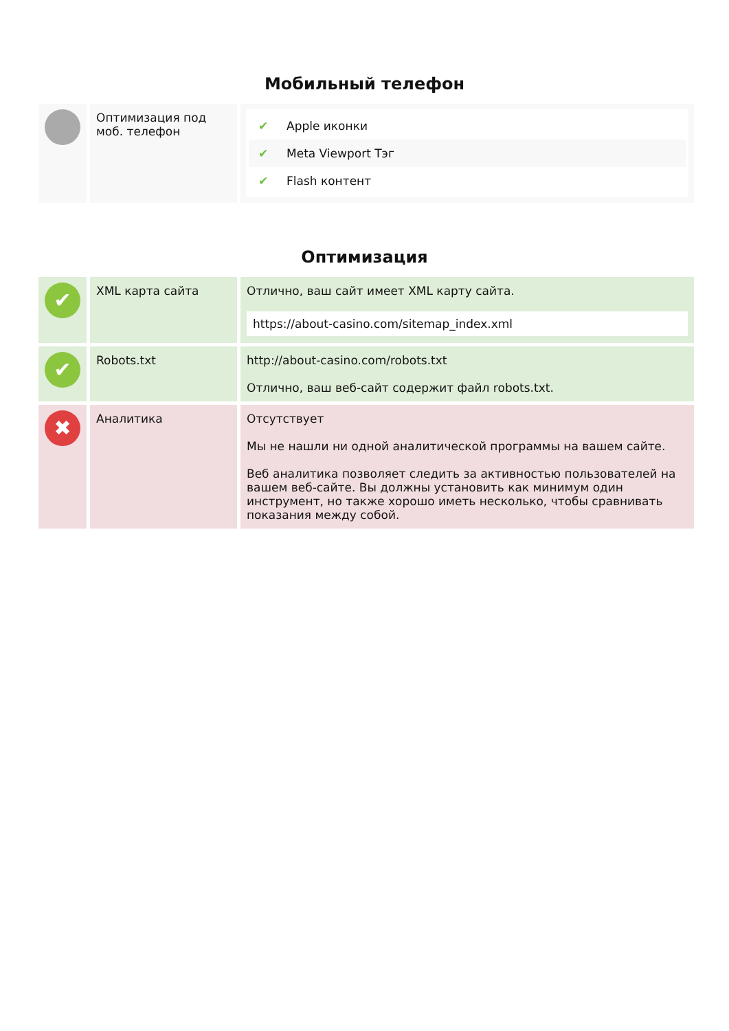Мобильный телефон
| | Оптимизация под моб. телефон | ✔ Apple иконки ✔ Meta Viewport Тэг ✔ Flash контент |
Оптимизация
| ✔ | XML карта сайта | Отлично, ваш сайт имеет XML карту сайта. https://about-casino.com/sitemap_index.xml |
| ✔ | Robots.txt | http://about-casino.com/robots.txt Отлично, ваш веб-сайт содержит файл robots.txt. |
| ✖ | Аналитика | Отсутствует Мы не нашли ни одной аналитической программы на вашем сайте. Веб аналитика позволяет следить за активностью пользователей на вашем веб-сайте. Вы должны установить как минимум один инструмент, но также хорошо иметь несколько, чтобы сравнивать показания между собой. |